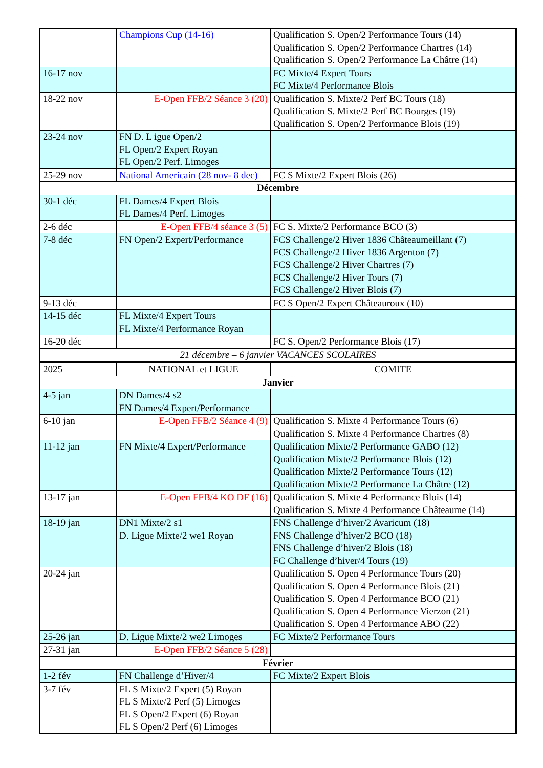| | Champions Cup (14-16) | Qualification S. Open/2 Performance Tours (14) Qualification S. Open/2 Performance Chartres (14) Qualification S. Open/2 Performance La Châtre (14) |
| 16-17 nov | | FC Mixte/4 Expert Tours FC Mixte/4 Performance Blois |
| 18-22 nov | E-Open FFB/2 Séance 3 (20) | Qualification S. Mixte/2 Perf BC Tours (18) Qualification S. Mixte/2 Perf BC Bourges (19) Qualification S. Open/2 Performance Blois (19) |
| 23-24 nov | FN D. L igue Open/2 FL Open/2 Expert Royan FL Open/2 Perf. Limoges | |
| 25-29 nov | National Americain (28 nov- 8 dec) | FC S Mixte/2 Expert Blois (26) |
| Décembre | | |
| 30-1 déc | FL Dames/4 Expert Blois FL Dames/4 Perf. Limoges | |
| 2-6 déc | E-Open FFB/4 séance 3 (5) | FC S. Mixte/2 Performance BCO (3) |
| 7-8 déc | FN Open/2 Expert/Performance | FCS Challenge/2 Hiver 1836 Châteaumeillant (7) FCS Challenge/2 Hiver 1836 Argenton (7) FCS Challenge/2 Hiver Chartres (7) FCS Challenge/2 Hiver Tours (7) FCS Challenge/2 Hiver Blois (7) |
| 9-13 déc | | FC S Open/2 Expert Châteauroux (10) |
| 14-15 déc | FL Mixte/4 Expert Tours FL Mixte/4 Performance Royan | |
| 16-20 déc | | FC S. Open/2 Performance Blois (17) |
| 21 décembre – 6 janvier VACANCES SCOLAIRES | | |
| 2025 | NATIONAL et LIGUE | COMITE |
| Janvier | | |
| 4-5 jan | DN Dames/4 s2 FN Dames/4 Expert/Performance | |
| 6-10 jan | E-Open FFB/2 Séance 4 (9) | Qualification S. Mixte 4 Performance Tours (6) Qualification S. Mixte 4 Performance Chartres (8) |
| 11-12 jan | FN Mixte/4 Expert/Performance | Qualification Mixte/2 Performance GABO (12) Qualification Mixte/2 Performance Blois (12) Qualification Mixte/2 Performance Tours (12) Qualification Mixte/2 Performance La Châtre (12) |
| 13-17 jan | E-Open FFB/4 KO DF (16) | Qualification S. Mixte 4 Performance Blois (14) Qualification S. Mixte 4 Performance Châteaume (14) |
| 18-19 jan | DN1 Mixte/2 s1 D. Ligue Mixte/2 we1 Royan | FNS Challenge d’hiver/2 Avaricum (18) FNS Challenge d’hiver/2 BCO (18) FNS Challenge d’hiver/2 Blois (18) FC Challenge d’hiver/4 Tours (19) |
| 20-24 jan | | Qualification S. Open 4 Performance Tours (20) Qualification S. Open 4 Performance Blois (21) Qualification S. Open 4 Performance BCO (21) Qualification S. Open 4 Performance Vierzon (21) Qualification S. Open 4 Performance ABO (22) |
| 25-26 jan | D. Ligue Mixte/2 we2 Limoges | FC Mixte/2 Performance Tours |
| 27-31 jan | E-Open FFB/2 Séance 5 (28) | |
| Février | | |
| 1-2 fév | FN Challenge d’Hiver/4 | FC Mixte/2 Expert Blois |
| 3-7 fév | FL S Mixte/2 Expert (5) Royan FL S Mixte/2 Perf (5) Limoges FL S Open/2 Expert (6) Royan FL S Open/2 Perf (6) Limoges | |